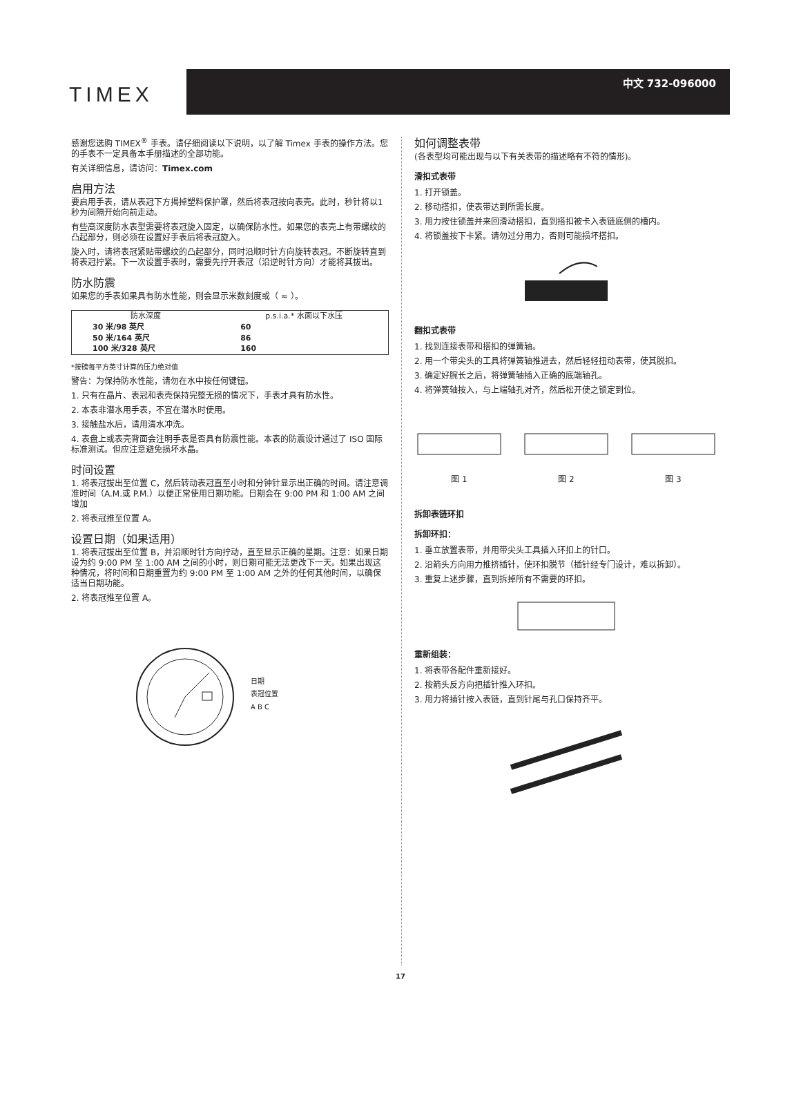TIMEX
中文 732-096000
感谢您选购 TIMEX<sup>®</sup> 手表。请仔细阅读以下说明，以了解 Timex 手表的操作方法。您的手表不一定具备本手册描述的全部功能。
有关详细信息，请访问：Timex.com
启用方法
要启用手表，请从表冠下方揭掉塑料保护罩，然后将表冠按向表壳。此时，秒针将以1秒为间隔开始向前走动。
有些高深度防水表型需要将表冠旋入固定，以确保防水性。如果您的表壳上有带螺纹的凸起部分，则必须在设置好手表后将表冠旋入。
旋入时，请将表冠紧贴带螺纹的凸起部分，同时沿顺时针方向旋转表冠。不断旋转直到将表冠拧紧。下一次设置手表时，需要先拧开表冠（沿逆时针方向）才能将其拔出。
防水防震
如果您的手表如果具有防水性能，则会显示米数刻度或（ ≈ ）。
| 防水深度 | p.s.i.a.* 水面以下水压 |
| --- | --- |
| 30 米/98 英尺 | 60 |
| 50 米/164 英尺 | 86 |
| 100 米/328 英尺 | 160 |
*按磅每平方英寸计算的压力绝对值
警告：为保持防水性能，请勿在水中按任何键钮。
1. 只有在晶片、表冠和表壳保持完整无损的情况下，手表才具有防水性。
2. 本表非潜水用手表，不宜在潜水时使用。
3. 接触盐水后，请用清水冲洗。
4. 表盘上或表壳背面会注明手表是否具有防震性能。本表的防震设计通过了 ISO 国际标准测试。但应注意避免损坏水晶。
时间设置
1. 将表冠拔出至位置 C，然后转动表冠直至小时和分钟针显示出正确的时间。请注意调准时间（A.M.或 P.M.）以便正常使用日期功能。日期会在 9:00 PM 和 1:00 AM 之间增加
2. 将表冠推至位置 A。
设置日期（如果适用）
1. 将表冠拔出至位置 B，并沿顺时针方向拧动，直至显示正确的星期。注意：如果日期设为约 9:00 PM 至 1:00 AM 之间的小时，则日期可能无法更改下一天。如果出现这种情况，将时间和日期重置为约 9:00 PM 至 1:00 AM 之外的任何其他时间，以确保适当日期功能。
2. 将表冠推至位置 A。
日期
表冠位置
A B C
如何调整表带
(各表型均可能出现与以下有关表带的描述略有不符的情形)。
滑扣式表带
1. 打开锁盖。
2. 移动搭扣，使表带达到所需长度。
3. 用力按住锁盖并来回滑动搭扣，直到搭扣被卡入表链底侧的槽内。
4. 将锁盖按下卡紧。请勿过分用力，否则可能损坏搭扣。
翻扣式表带
1. 找到连接表带和搭扣的弹簧轴。
2. 用一个带尖头的工具将弹簧轴推进去，然后轻轻扭动表带，使其脱扣。
3. 确定好腕长之后，将弹簧轴插入正确的底端轴孔。
4. 将弹簧轴按入，与上端轴孔对齐，然后松开使之锁定到位。
图 1 图 2 图 3
拆卸表链环扣
拆卸环扣：
1. 垂立放置表带，并用带尖头工具插入环扣上的针口。
2. 沿箭头方向用力推挤插针，使环扣脱节（插针经专门设计，难以拆卸）。
3. 重复上述步骤，直到拆掉所有不需要的环扣。
重新组装：
1. 将表带各配件重新接好。
2. 按箭头反方向把插针推入环扣。
3. 用力将插针按入表链，直到针尾与孔口保持齐平。
17